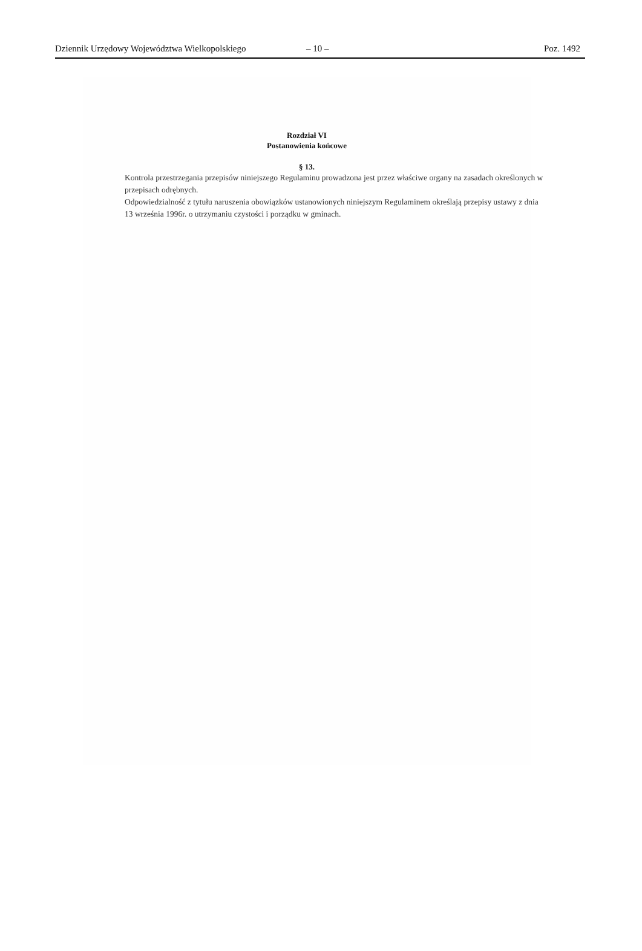Dziennik Urzędowy Województwa Wielkopolskiego – 10 – Poz. 1492
Rozdział VI
Postanowienia końcowe
§ 13.
Kontrola przestrzegania przepisów niniejszego Regulaminu prowadzona jest przez właściwe organy na zasadach określonych w przepisach odrębnych.
Odpowiedzialność z tytułu naruszenia obowiązków ustanowionych niniejszym Regulaminem określają przepisy ustawy z dnia 13 września 1996r. o utrzymaniu czystości i porządku w gminach.